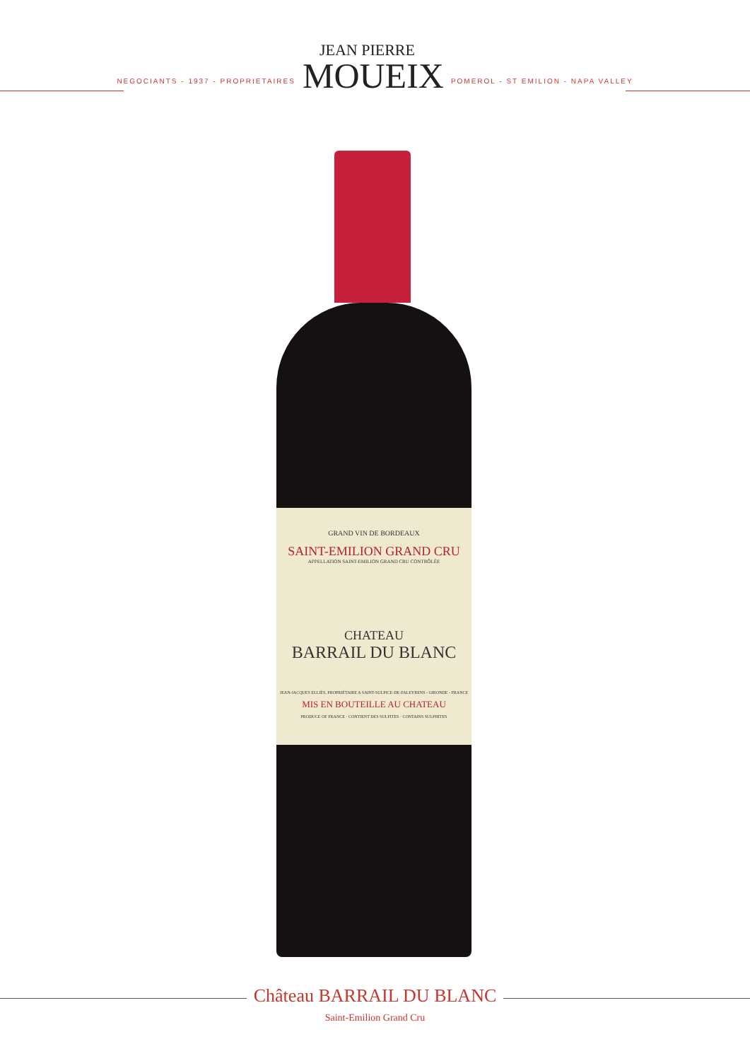NEGOCIANTS - 1937 - PROPRIETAIRES
JEAN PIERRE
MOUEIX
POMEROL - ST EMILION - NAPA VALLEY
GRAND VIN DE BORDEAUX
SAINT-EMILION GRAND CRU
APPELLATION SAINT-EMILION GRAND CRU CONTRÔLÉE
CHATEAU
BARRAIL DU BLANC
JEAN-JACQUES ELLIÈS, PROPRIÉTAIRE A SAINT-SULPICE-DE-FALEYRENS - GIRONDE - FRANCE
MIS EN BOUTEILLE AU CHATEAU
PRODUCE OF FRANCE · CONTIENT DES SULFITES · CONTAINS SULPHITES
Château BARRAIL DU BLANC
Saint-Emilion Grand Cru